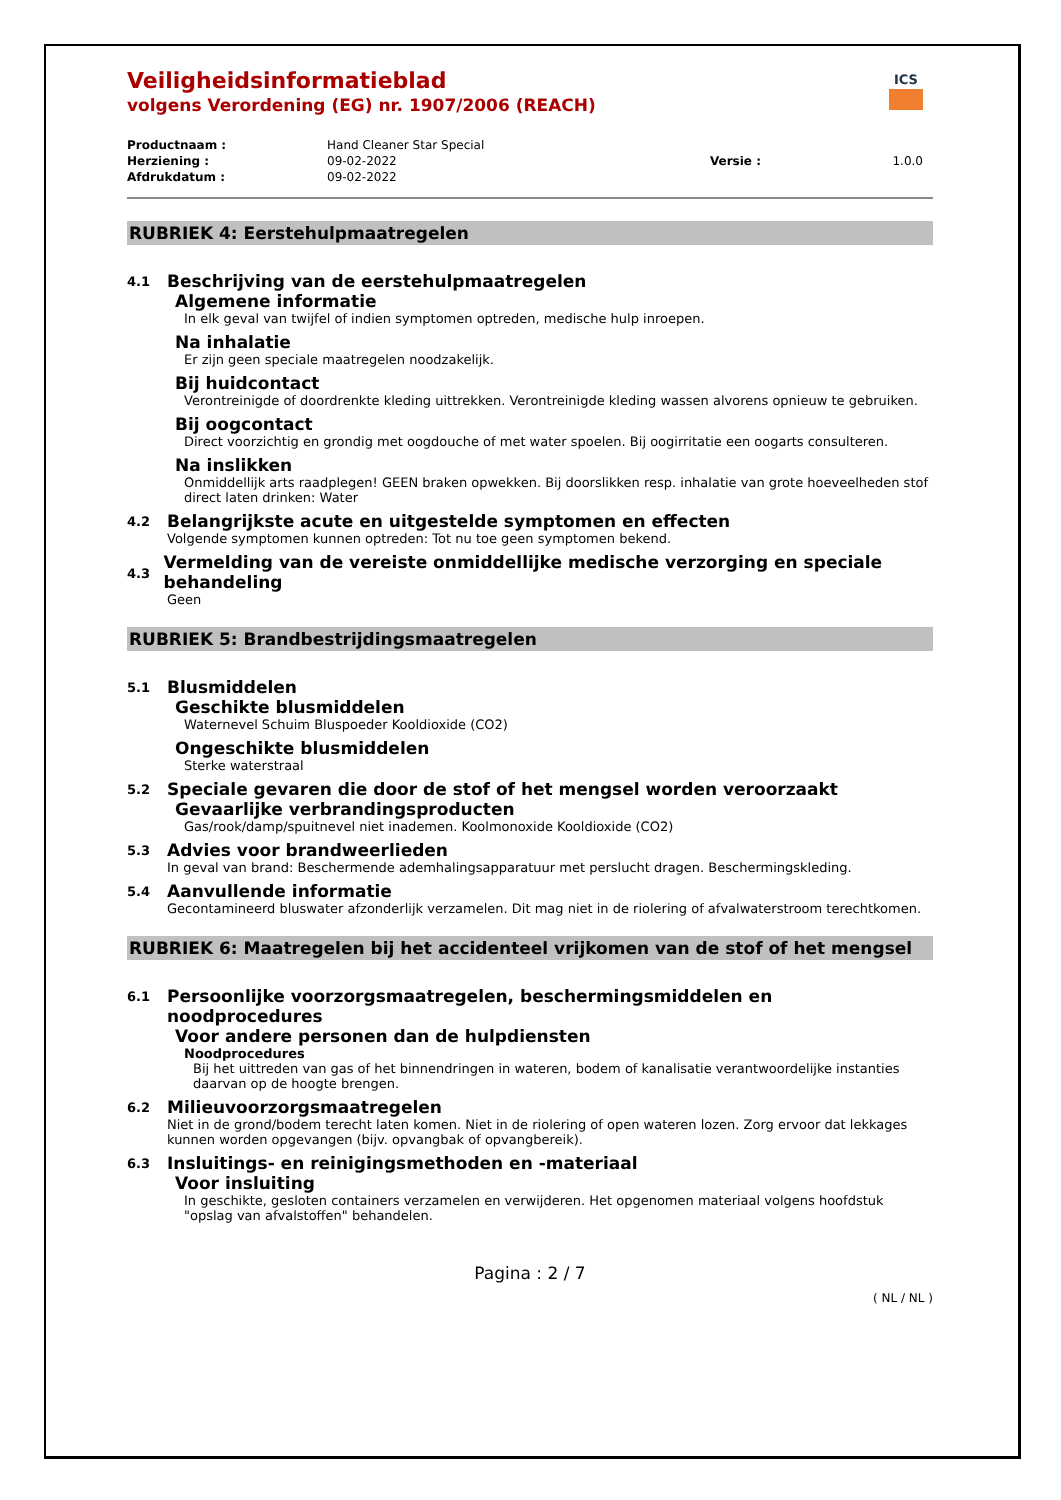ICS
Veiligheidsinformatieblad
volgens Verordening (EG) nr. 1907/2006 (REACH)
| Productnaam : | Hand Cleaner Star Special | | |
| Herziening : | 09-02-2022 | Versie : | 1.0.0 |
| Afdrukdatum : | 09-02-2022 | | |
RUBRIEK 4: Eerstehulpmaatregelen
4.1 Beschrijving van de eerstehulpmaatregelen
Algemene informatie
In elk geval van twijfel of indien symptomen optreden, medische hulp inroepen.
Na inhalatie
Er zijn geen speciale maatregelen noodzakelijk.
Bij huidcontact
Verontreinigde of doordrenkte kleding uittrekken. Verontreinigde kleding wassen alvorens opnieuw te gebruiken.
Bij oogcontact
Direct voorzichtig en grondig met oogdouche of met water spoelen. Bij oogirritatie een oogarts consulteren.
Na inslikken
Onmiddellijk arts raadplegen! GEEN braken opwekken. Bij doorslikken resp. inhalatie van grote hoeveelheden stof direct laten drinken: Water
4.2 Belangrijkste acute en uitgestelde symptomen en effecten
Volgende symptomen kunnen optreden: Tot nu toe geen symptomen bekend.
4.3 Vermelding van de vereiste onmiddellijke medische verzorging en speciale behandeling
Geen
RUBRIEK 5: Brandbestrijdingsmaatregelen
5.1 Blusmiddelen
Geschikte blusmiddelen
Waternevel Schuim Bluspoeder Kooldioxide (CO2)
Ongeschikte blusmiddelen
Sterke waterstraal
5.2 Speciale gevaren die door de stof of het mengsel worden veroorzaakt
Gevaarlijke verbrandingsproducten
Gas/rook/damp/spuitnevel niet inademen. Koolmonoxide Kooldioxide (CO2)
5.3 Advies voor brandweerlieden
In geval van brand: Beschermende ademhalingsapparatuur met perslucht dragen. Beschermingskleding.
5.4 Aanvullende informatie
Gecontamineerd bluswater afzonderlijk verzamelen. Dit mag niet in de riolering of afvalwaterstroom terechtkomen.
RUBRIEK 6: Maatregelen bij het accidenteel vrijkomen van de stof of het mengsel
6.1 Persoonlijke voorzorgsmaatregelen, beschermingsmiddelen en noodprocedures
Voor andere personen dan de hulpdiensten
Noodprocedures
Bij het uittreden van gas of het binnendringen in wateren, bodem of kanalisatie verantwoordelijke instanties daarvan op de hoogte brengen.
6.2 Milieuvoorzorgsmaatregelen
Niet in de grond/bodem terecht laten komen. Niet in de riolering of open wateren lozen. Zorg ervoor dat lekkages kunnen worden opgevangen (bijv. opvangbak of opvangbereik).
6.3 Insluitings- en reinigingsmethoden en -materiaal
Voor insluiting
In geschikte, gesloten containers verzamelen en verwijderen. Het opgenomen materiaal volgens hoofdstuk "opslag van afvalstoffen" behandelen.
Pagina : 2 / 7
( NL / NL )